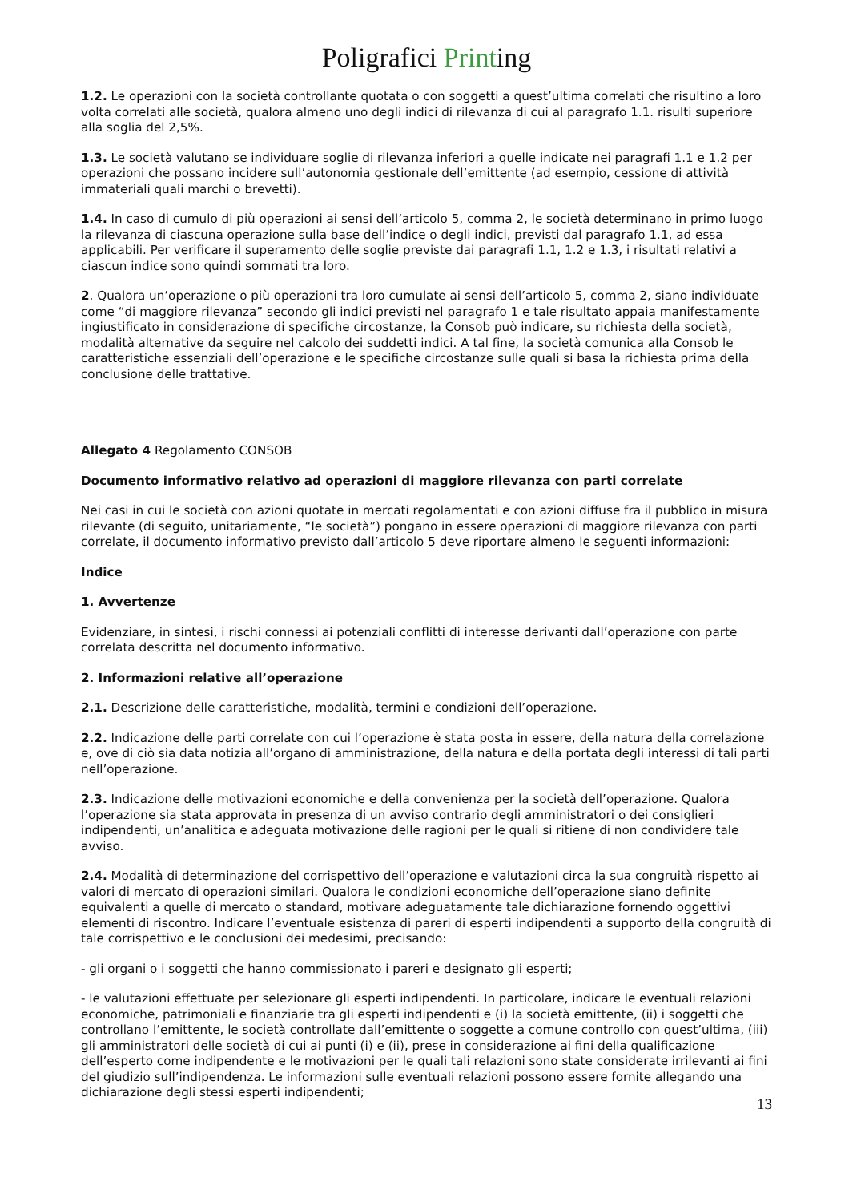Poligrafici Printing
1.2. Le operazioni con la società controllante quotata o con soggetti a quest’ultima correlati che risultino a loro volta correlati alle società, qualora almeno uno degli indici di rilevanza di cui al paragrafo 1.1. risulti superiore alla soglia del 2,5%.
1.3. Le società valutano se individuare soglie di rilevanza inferiori a quelle indicate nei paragrafi 1.1 e 1.2 per operazioni che possano incidere sull’autonomia gestionale dell’emittente (ad esempio, cessione di attività immateriali quali marchi o brevetti).
1.4. In caso di cumulo di più operazioni ai sensi dell’articolo 5, comma 2, le società determinano in primo luogo la rilevanza di ciascuna operazione sulla base dell’indice o degli indici, previsti dal paragrafo 1.1, ad essa applicabili. Per verificare il superamento delle soglie previste dai paragrafi 1.1, 1.2 e 1.3, i risultati relativi a ciascun indice sono quindi sommati tra loro.
2. Qualora un’operazione o più operazioni tra loro cumulate ai sensi dell’articolo 5, comma 2, siano individuate come “di maggiore rilevanza” secondo gli indici previsti nel paragrafo 1 e tale risultato appaia manifestamente ingiustificato in considerazione di specifiche circostanze, la Consob può indicare, su richiesta della società, modalità alternative da seguire nel calcolo dei suddetti indici. A tal fine, la società comunica alla Consob le caratteristiche essenziali dell’operazione e le specifiche circostanze sulle quali si basa la richiesta prima della conclusione delle trattative.
Allegato 4 Regolamento CONSOB
Documento informativo relativo ad operazioni di maggiore rilevanza con parti correlate
Nei casi in cui le società con azioni quotate in mercati regolamentati e con azioni diffuse fra il pubblico in misura rilevante (di seguito, unitariamente, “le società”) pongano in essere operazioni di maggiore rilevanza con parti correlate, il documento informativo previsto dall’articolo 5 deve riportare almeno le seguenti informazioni:
Indice
1. Avvertenze
Evidenziare, in sintesi, i rischi connessi ai potenziali conflitti di interesse derivanti dall’operazione con parte correlata descritta nel documento informativo.
2. Informazioni relative all’operazione
2.1. Descrizione delle caratteristiche, modalità, termini e condizioni dell’operazione.
2.2. Indicazione delle parti correlate con cui l’operazione è stata posta in essere, della natura della correlazione e, ove di ciò sia data notizia all’organo di amministrazione, della natura e della portata degli interessi di tali parti nell’operazione.
2.3. Indicazione delle motivazioni economiche e della convenienza per la società dell’operazione. Qualora l’operazione sia stata approvata in presenza di un avviso contrario degli amministratori o dei consiglieri indipendenti, un’analitica e adeguata motivazione delle ragioni per le quali si ritiene di non condividere tale avviso.
2.4. Modalità di determinazione del corrispettivo dell’operazione e valutazioni circa la sua congruità rispetto ai valori di mercato di operazioni similari. Qualora le condizioni economiche dell’operazione siano definite equivalenti a quelle di mercato o standard, motivare adeguatamente tale dichiarazione fornendo oggettivi elementi di riscontro. Indicare l’eventuale esistenza di pareri di esperti indipendenti a supporto della congruità di tale corrispettivo e le conclusioni dei medesimi, precisando:
- gli organi o i soggetti che hanno commissionato i pareri e designato gli esperti;
- le valutazioni effettuate per selezionare gli esperti indipendenti. In particolare, indicare le eventuali relazioni economiche, patrimoniali e finanziarie tra gli esperti indipendenti e (i) la società emittente, (ii) i soggetti che controllano l’emittente, le società controllate dall’emittente o soggette a comune controllo con quest’ultima, (iii) gli amministratori delle società di cui ai punti (i) e (ii), prese in considerazione ai fini della qualificazione dell’esperto come indipendente e le motivazioni per le quali tali relazioni sono state considerate irrilevanti ai fini del giudizio sull’indipendenza. Le informazioni sulle eventuali relazioni possono essere fornite allegando una dichiarazione degli stessi esperti indipendenti;
13